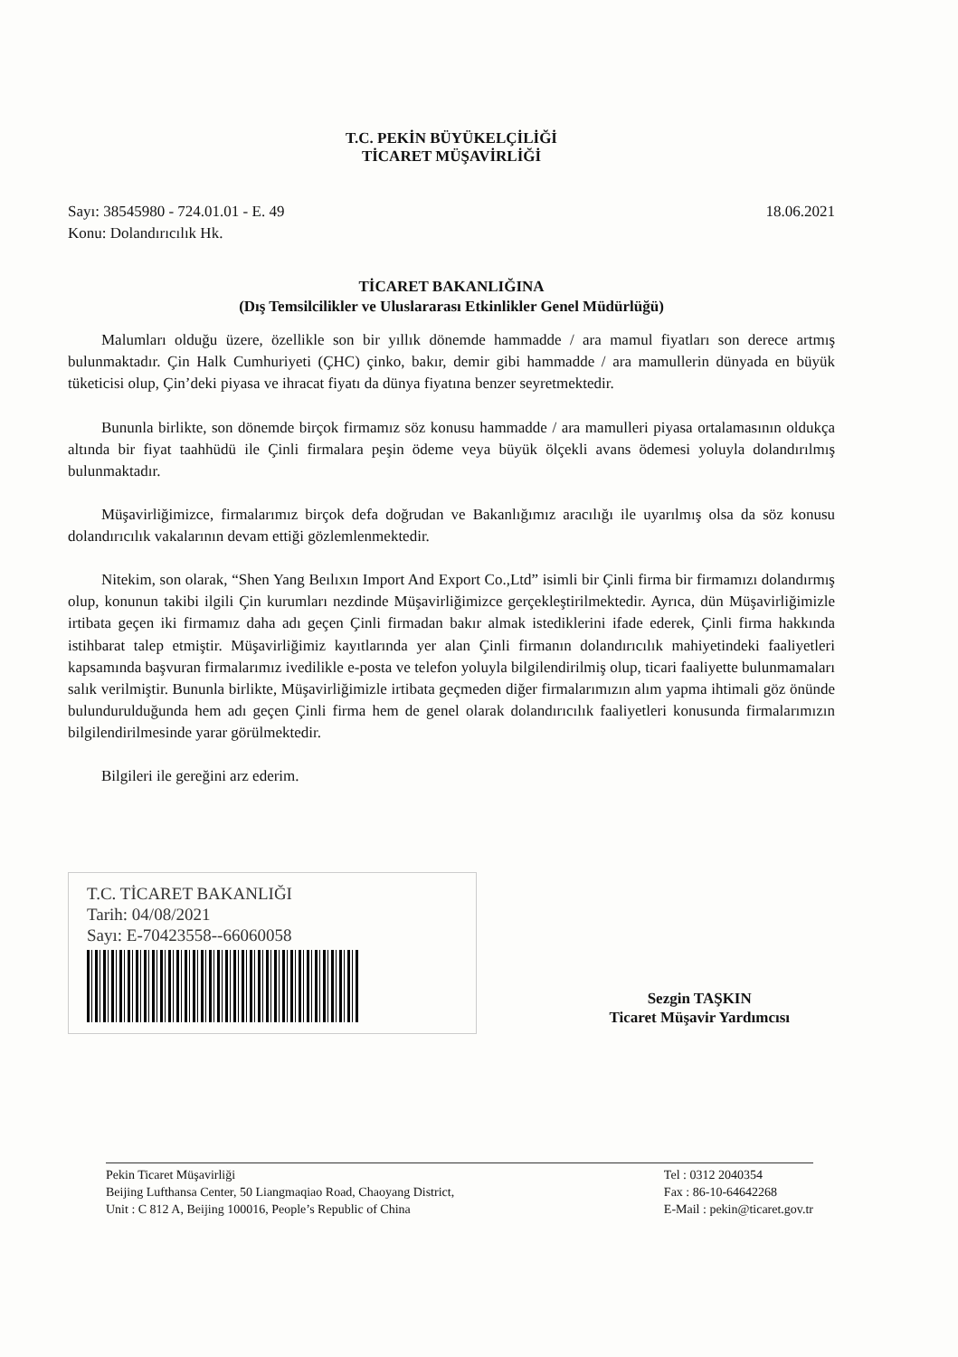T.C. PEKİN BÜYÜKELÇİLİĞİ
TİCARET MÜŞAVİRLİĞİ
Sayı: 38545980 - 724.01.01 - E. 49
Konu: Dolandırıcılık Hk.
18.06.2021
TİCARET BAKANLIĞINA
(Dış Temsilcilikler ve Uluslararası Etkinlikler Genel Müdürlüğü)
Malumları olduğu üzere, özellikle son bir yıllık dönemde hammadde / ara mamul fiyatları son derece artmış bulunmaktadır. Çin Halk Cumhuriyeti (ÇHC) çinko, bakır, demir gibi hammadde / ara mamullerin dünyada en büyük tüketicisi olup, Çin’deki piyasa ve ihracat fiyatı da dünya fiyatına benzer seyretmektedir.
Bununla birlikte, son dönemde birçok firmamız söz konusu hammadde / ara mamulleri piyasa ortalamasının oldukça altında bir fiyat taahhüdü ile Çinli firmalara peşin ödeme veya büyük ölçekli avans ödemesi yoluyla dolandırılmış bulunmaktadır.
Müşavirliğimizce, firmalarımız birçok defa doğrudan ve Bakanlığımız aracılığı ile uyarılmış olsa da söz konusu dolandırıcılık vakalarının devam ettiği gözlemlenmektedir.
Nitekim, son olarak, “Shen Yang Beılıxın Import And Export Co.,Ltd” isimli bir Çinli firma bir firmamızı dolandırmış olup, konunun takibi ilgili Çin kurumları nezdinde Müşavirliğimizce gerçekleştirilmektedir. Ayrıca, dün Müşavirliğimizle irtibata geçen iki firmamız daha adı geçen Çinli firmadan bakır almak istediklerini ifade ederek, Çinli firma hakkında istihbarat talep etmiştir. Müşavirliğimiz kayıtlarında yer alan Çinli firmanın dolandırıcılık mahiyetindeki faaliyetleri kapsamında başvuran firmalarımız ivedilikle e-posta ve telefon yoluyla bilgilendirilmiş olup, ticari faaliyette bulunmamaları salık verilmiştir. Bununla birlikte, Müşavirliğimizle irtibata geçmeden diğer firmalarımızın alım yapma ihtimali göz önünde bulundurulduğunda hem adı geçen Çinli firma hem de genel olarak dolandırıcılık faaliyetleri konusunda firmalarımızın bilgilendirilmesinde yarar görülmektedir.
Bilgileri ile gereğini arz ederim.
T.C. TİCARET BAKANLIĞI
Tarih: 04/08/2021
Sayı: E-70423558--66060058
Sezgin TAŞKIN
Ticaret Müşavir Yardımcısı
Pekin Ticaret Müşavirliği
Beijing Lufthansa Center, 50 Liangmaqiao Road, Chaoyang District,
Unit : C 812 A, Beijing 100016, People’s Republic of China
Tel : 0312 2040354
Fax : 86-10-64642268
E-Mail : pekin@ticaret.gov.tr